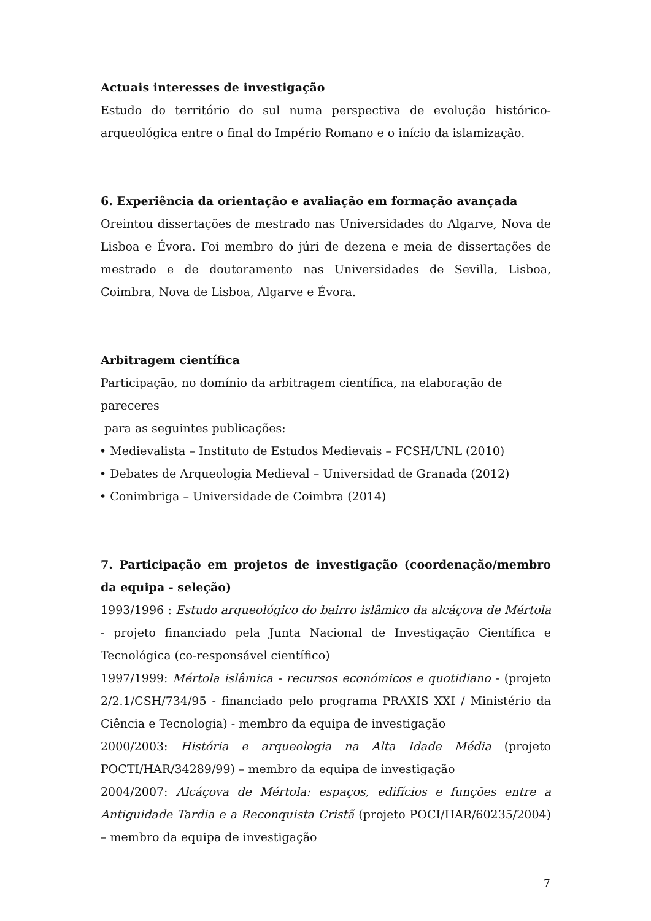Actuais interesses de investigação
Estudo do território do sul numa perspectiva de evolução histórico-arqueológica entre o final do Império Romano e o início da islamização.
6. Experiência da orientação e avaliação em formação avançada
Oreintou dissertações de mestrado nas Universidades do Algarve, Nova de Lisboa e Évora. Foi membro do júri de dezena e meia de dissertações de mestrado e de doutoramento nas Universidades de Sevilla, Lisboa, Coimbra, Nova de Lisboa, Algarve e Évora.
Arbitragem científica
Participação, no domínio da arbitragem científica, na elaboração de pareceres
para as seguintes publicações:
• Medievalista – Instituto de Estudos Medievais – FCSH/UNL (2010)
• Debates de Arqueologia Medieval – Universidad de Granada (2012)
• Conimbriga – Universidade de Coimbra (2014)
7. Participação em projetos de investigação (coordenação/membro da equipa - seleção)
1993/1996 : Estudo arqueológico do bairro islâmico da alcáçova de Mértola - projeto financiado pela Junta Nacional de Investigação Científica e Tecnológica (co-responsável científico)
1997/1999: Mértola islâmica - recursos económicos e quotidiano - (projeto 2/2.1/CSH/734/95 - financiado pelo programa PRAXIS XXI / Ministério da Ciência e Tecnologia) - membro da equipa de investigação
2000/2003: História e arqueologia na Alta Idade Média (projeto POCTI/HAR/34289/99) – membro da equipa de investigação
2004/2007: Alcáçova de Mértola: espaços, edifícios e funções entre a Antiguidade Tardia e a Reconquista Cristã (projeto POCI/HAR/60235/2004) – membro da equipa de investigação
7